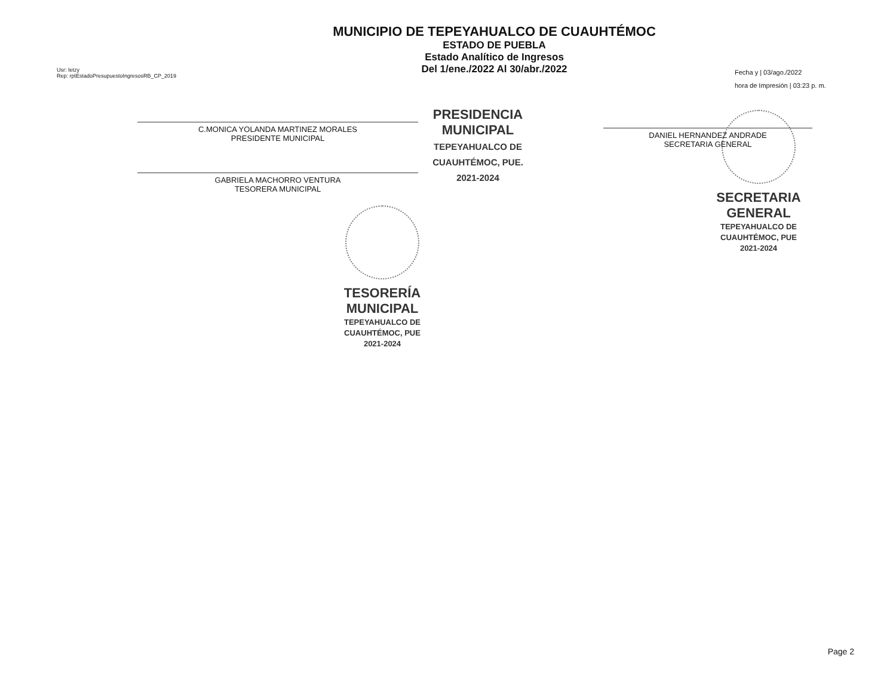Usr: Ietzy
Rep: rptEstadoPresupuestoIngresosRB_CP_2019
MUNICIPIO DE TEPEYAHUALCO DE CUAUHTÉMOC
ESTADO DE PUEBLA
Estado Analítico de Ingresos
Del 1/ene./2022 Al 30/abr./2022
Fecha y | 03/ago./2022
hora de Impresión | 03:23 p. m.
C.MONICA YOLANDA MARTINEZ MORALES
PRESIDENTE MUNICIPAL
GABRIELA MACHORRO VENTURA
TESORERA MUNICIPAL
PRESIDENCIA
MUNICIPAL
TEPEYAHUALCO DE
CUAUHTÉMOC, PUE.
2021-2024
DANIEL HERNANDEZ ANDRADE
SECRETARIA GENERAL
TESORERÍA
MUNICIPAL
TEPEYAHUALCO DE
CUAUHTÉMOC, PUE
2021-2024
SECRETARIA
GENERAL
TEPEYAHUALCO DE
CUAUHTÉMOC, PUE
2021-2024
Page 2